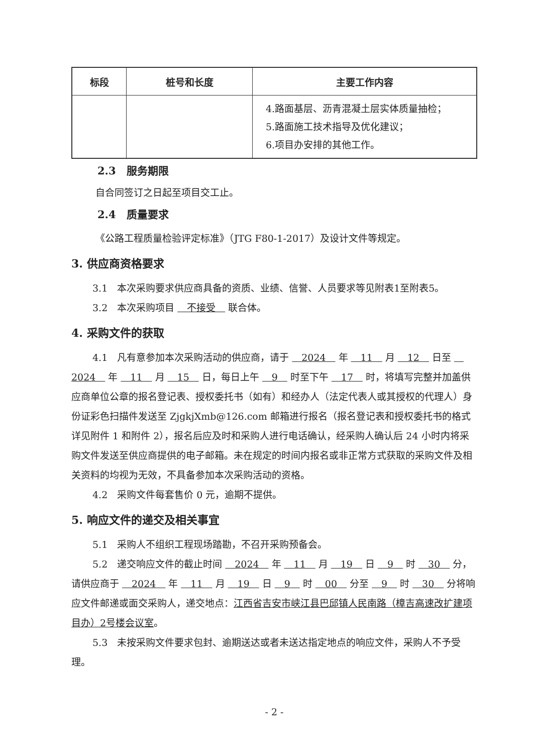| 标段 | 桩号和长度 | 主要工作内容 |
| --- | --- | --- |
| | | 4.路面基层、沥青混凝土层实体质量抽检； 5.路面施工技术指导及优化建议； 6.项目办安排的其他工作。 |
2.3　服务期限
自合同签订之日起至项目交工止。
2.4　质量要求
《公路工程质量检验评定标准》（JTG F80-1-2017）及设计文件等规定。
3. 供应商资格要求
3.1　本次采购要求供应商具备的资质、业绩、信誉、人员要求等见附表1至附表5。
3.2　本次采购项目　不接受　联合体。
4. 采购文件的获取
4.1　凡有意参加本次采购活动的供应商，请于　2024　年　11　月　12　日至　2024　年　11　月　15　日，每日上午　9　时至下午　17　时，将填写完整并加盖供应商单位公章的报名登记表、授权委托书（如有）和经办人（法定代表人或其授权的代理人）身份证彩色扫描件发送至 ZjgkjXmb@126.com 邮箱进行报名（报名登记表和授权委托书的格式详见附件 1 和附件 2），报名后应及时和采购人进行电话确认，经采购人确认后 24 小时内将采购文件发送至供应商提供的电子邮箱。未在规定的时间内报名或非正常方式获取的采购文件及相关资料的均视为无效，不具备参加本次采购活动的资格。
4.2　采购文件每套售价 0 元，逾期不提供。
5. 响应文件的递交及相关事宜
5.1　采购人不组织工程现场踏勘，不召开采购预备会。
5.2　递交响应文件的截止时间　2024　年　11　月　19　日　9　时　30　分，请供应商于　2024　年　11　月　19　日　9　时　00　分至　9　时　30　分将响应文件邮递或面交采购人，递交地点：江西省吉安市峡江县巴邱镇人民南路（樟吉高速改扩建项目办）2号楼会议室。
5.3　未按采购文件要求包封、逾期送达或者未送达指定地点的响应文件，采购人不予受理。
- 2 -